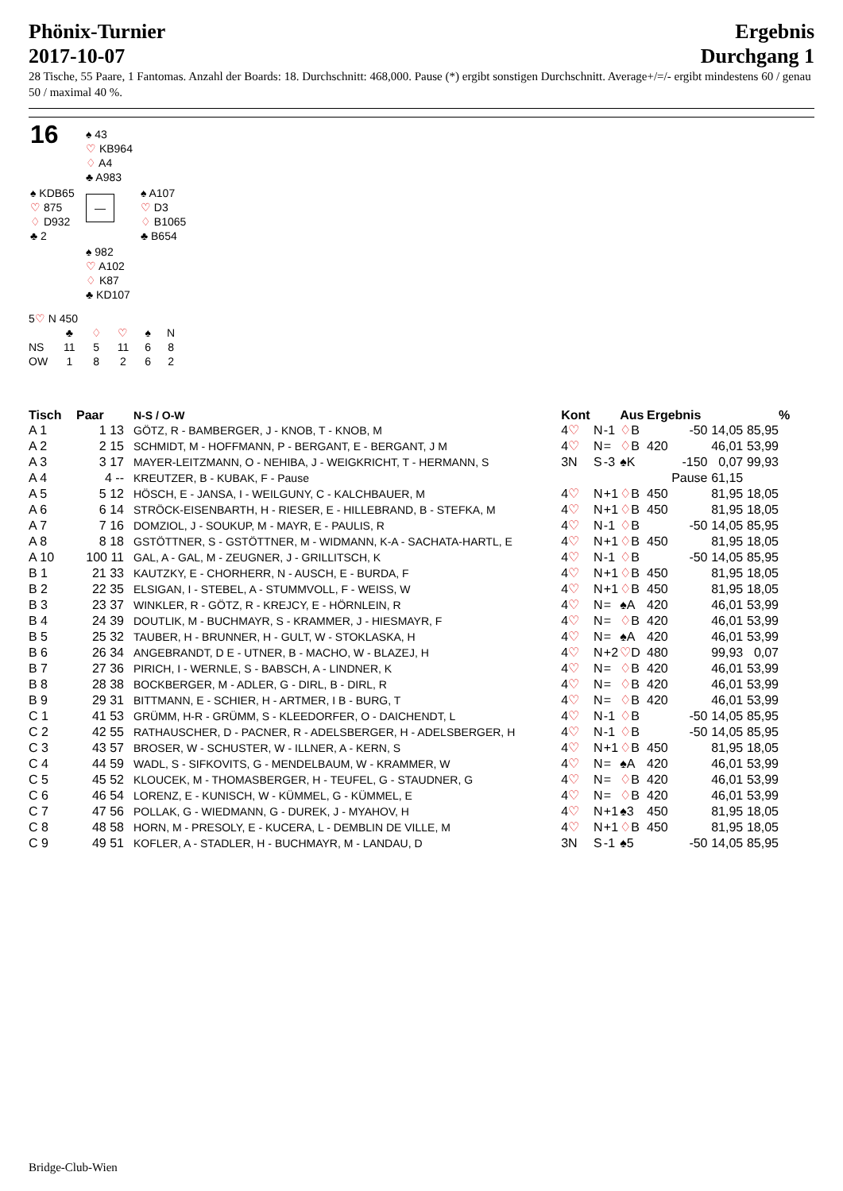Phönix-Turnier
2017-10-07
Ergebnis
Durchgang 1
28 Tische, 55 Paare, 1 Fantomas. Anzahl der Boards: 18. Durchschnitt: 468,000. Pause (*) ergibt sonstigen Durchschnitt. Average+/=/- ergibt mindestens 60 / genau 50 / maximal 40 %.
| 16 | ♠ 43 ♡ KB964 ♢ A4 ♣ A983 | |
| ♠ KDB65 ♡ 875 ♢ D932 ♣ 2 | — | ♠ A107 ♡ D3 ♢ B1065 ♣ B654 |
| | ♠ 982 ♡ A102 ♢ K87 ♣ KD107 | |
5♡ N 450
| | ♣ | ♢ | ♡ | ♠ | N |
| NS | 11 | 5 | 11 | 6 | 8 |
| OW | 1 | 8 | 2 | 6 | 2 |
| Tisch | Paar | N-S / O-W | Kont | | | Aus | Ergebnis | | | % |
| --- | --- | --- | --- | --- | --- | --- | --- | --- | --- | --- |
| A 1 | 1 13 | GÖTZ, R - BAMBERGER, J - KNOB, T - KNOB, M | 4 ♡ | N | -1 | ♢ B | -50 | 14,05 | 85,95 | |
| A 2 | 2 15 | SCHMIDT, M - HOFFMANN, P - BERGANT, E - BERGANT, J M | 4 ♡ | N | = | ♢ B | 420 | 46,01 | 53,99 | |
| A 3 | 3 17 | MAYER-LEITZMANN, O - NEHIBA, J - WEIGKRICHT, T - HERMANN, S | 3N | S | -3 | ♠K | -150 | 0,07 | 99,93 | |
| A 4 | 4 -- | KREUTZER, B - KUBAK, F - Pause | | | | | Pause | 61,15 | | |
| A 5 | 5 12 | HÖSCH, E - JANSA, I - WEILGUNY, C - KALCHBAUER, M | 4 ♡ | N | +1 | ♢ B | 450 | 81,95 | 18,05 | |
| A 6 | 6 14 | STRÖCK-EISENBARTH, H - RIESER, E - HILLEBRAND, B - STEFKA, M | 4 ♡ | N | +1 | ♢ B | 450 | 81,95 | 18,05 | |
| A 7 | 7 16 | DOMZIOL, J - SOUKUP, M - MAYR, E - PAULIS, R | 4 ♡ | N | -1 | ♢ B | -50 | 14,05 | 85,95 | |
| A 8 | 8 18 | GSTÖTTNER, S - GSTÖTTNER, M - WIDMANN, K-A - SACHATA-HARTL, E | 4 ♡ | N | +1 | ♢ B | 450 | 81,95 | 18,05 | |
| A 10 | 100 11 | GAL, A - GAL, M - ZEUGNER, J - GRILLITSCH, K | 4 ♡ | N | -1 | ♢ B | -50 | 14,05 | 85,95 | |
| B 1 | 21 33 | KAUTZKY, E - CHORHERR, N - AUSCH, E - BURDA, F | 4 ♡ | N | +1 | ♢ B | 450 | 81,95 | 18,05 | |
| B 2 | 22 35 | ELSIGAN, I - STEBEL, A - STUMMVOLL, F - WEISS, W | 4 ♡ | N | +1 | ♢ B | 450 | 81,95 | 18,05 | |
| B 3 | 23 37 | WINKLER, R - GÖTZ, R - KREJCY, E - HÖRNLEIN, R | 4 ♡ | N | = | ♠A | 420 | 46,01 | 53,99 | |
| B 4 | 24 39 | DOUTLIK, M - BUCHMAYR, S - KRAMMER, J - HIESMAYR, F | 4 ♡ | N | = | ♢ B | 420 | 46,01 | 53,99 | |
| B 5 | 25 32 | TAUBER, H - BRUNNER, H - GULT, W - STOKLASKA, H | 4 ♡ | N | = | ♠A | 420 | 46,01 | 53,99 | |
| B 6 | 26 34 | ANGEBRANDT, D E - UTNER, B - MACHO, W - BLAZEJ, H | 4 ♡ | N | +2 | ♡ D | 480 | 99,93 | 0,07 | |
| B 7 | 27 36 | PIRICH, I - WERNLE, S - BABSCH, A - LINDNER, K | 4 ♡ | N | = | ♢ B | 420 | 46,01 | 53,99 | |
| B 8 | 28 38 | BOCKBERGER, M - ADLER, G - DIRL, B - DIRL, R | 4 ♡ | N | = | ♢ B | 420 | 46,01 | 53,99 | |
| B 9 | 29 31 | BITTMANN, E - SCHIER, H - ARTMER, I B - BURG, T | 4 ♡ | N | = | ♢ B | 420 | 46,01 | 53,99 | |
| C 1 | 41 53 | GRÜMM, H-R - GRÜMM, S - KLEEDORFER, O - DAICHENDT, L | 4 ♡ | N | -1 | ♢ B | -50 | 14,05 | 85,95 | |
| C 2 | 42 55 | RATHAUSCHER, D - PACNER, R - ADELSBERGER, H - ADELSBERGER, H | 4 ♡ | N | -1 | ♢ B | -50 | 14,05 | 85,95 | |
| C 3 | 43 57 | BROSER, W - SCHUSTER, W - ILLNER, A - KERN, S | 4 ♡ | N | +1 | ♢ B | 450 | 81,95 | 18,05 | |
| C 4 | 44 59 | WADL, S - SIFKOVITS, G - MENDELBAUM, W - KRAMMER, W | 4 ♡ | N | = | ♠A | 420 | 46,01 | 53,99 | |
| C 5 | 45 52 | KLOUCEK, M - THOMASBERGER, H - TEUFEL, G - STAUDNER, G | 4 ♡ | N | = | ♢ B | 420 | 46,01 | 53,99 | |
| C 6 | 46 54 | LORENZ, E - KUNISCH, W - KÜMMEL, G - KÜMMEL, E | 4 ♡ | N | = | ♢ B | 420 | 46,01 | 53,99 | |
| C 7 | 47 56 | POLLAK, G - WIEDMANN, G - DUREK, J - MYAHOV, H | 4 ♡ | N | +1 | ♠3 | 450 | 81,95 | 18,05 | |
| C 8 | 48 58 | HORN, M - PRESOLY, E - KUCERA, L - DEMBLIN DE VILLE, M | 4 ♡ | N | +1 | ♢ B | 450 | 81,95 | 18,05 | |
| C 9 | 49 51 | KOFLER, A - STADLER, H - BUCHMAYR, M - LANDAU, D | 3N | S | -1 | ♠5 | -50 | 14,05 | 85,95 | |
Bridge-Club-Wien